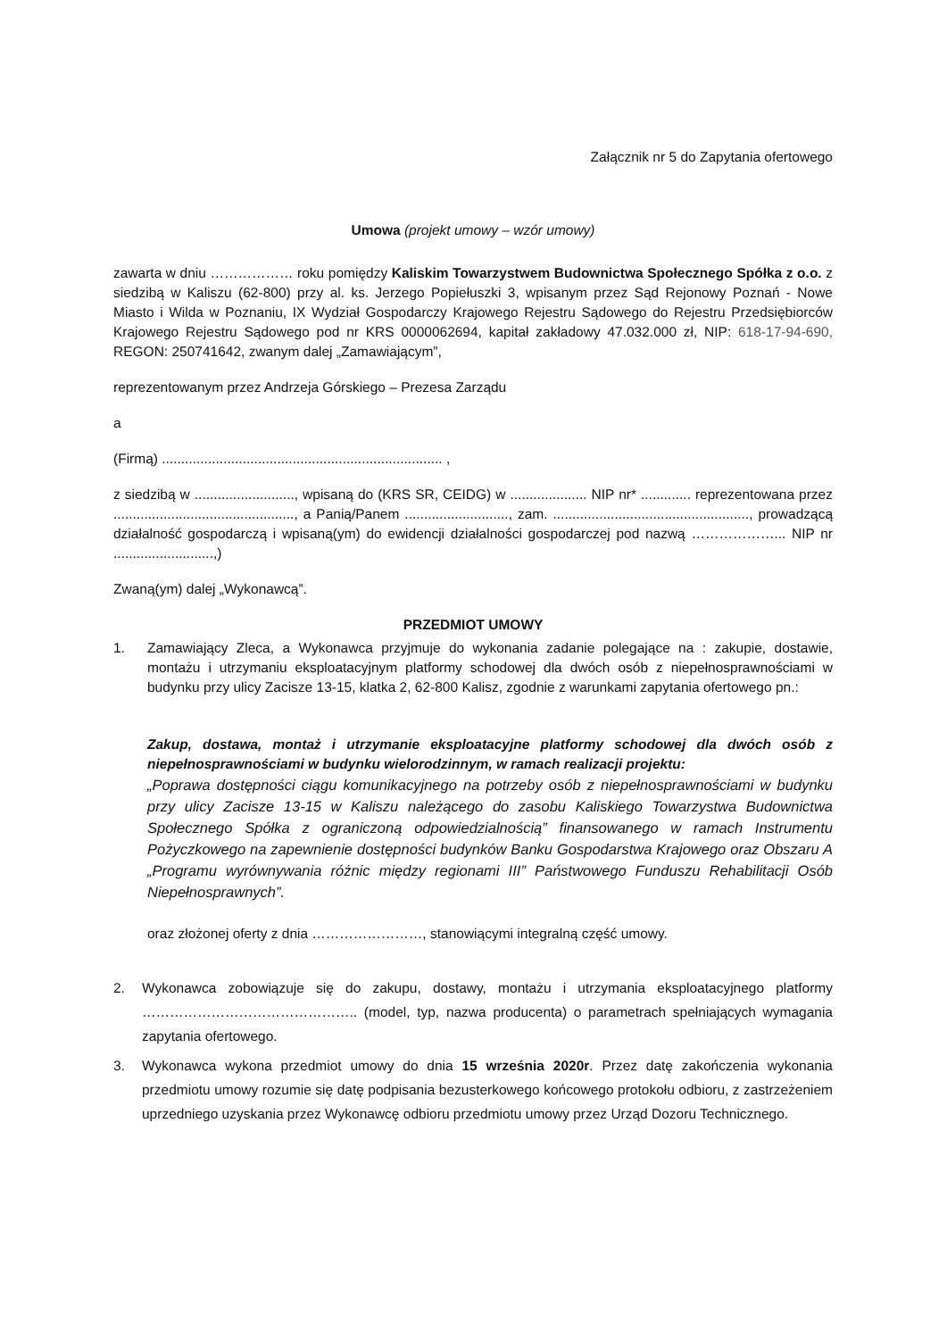Załącznik nr 5 do Zapytania ofertowego
Umowa (projekt umowy – wzór umowy)
zawarta w dniu ……………… roku pomiędzy Kaliskim Towarzystwem Budownictwa Społecznego Spółka z o.o. z siedzibą w Kaliszu (62-800) przy al. ks. Jerzego Popiełuszki 3, wpisanym przez Sąd Rejonowy Poznań - Nowe Miasto i Wilda w Poznaniu, IX Wydział Gospodarczy Krajowego Rejestru Sądowego do Rejestru Przedsiębiorców Krajowego Rejestru Sądowego pod nr KRS 0000062694, kapitał zakładowy 47.032.000 zł, NIP: 618-17-94-690, REGON: 250741642, zwanym dalej „Zamawiającym”,
reprezentowanym przez Andrzeja Górskiego – Prezesa Zarządu
a
(Firmą) ......................................................................... ,
z siedzibą w .........................., wpisaną do (KRS SR, CEIDG) w .................... NIP nr* ............. reprezentowana przez ..............................................., a Panią/Panem ..........................., zam. ..................................................., prowadzącą działalność gospodarczą i wpisaną(ym) do ewidencji działalności gospodarczej pod nazwą ………………... NIP nr ..........................,)
Zwaną(ym) dalej „Wykonawcą”.
PRZEDMIOT UMOWY
1. Zamawiający Zleca, a Wykonawca przyjmuje do wykonania zadanie polegające na : zakupie, dostawie, montażu i utrzymaniu eksploatacyjnym platformy schodowej dla dwóch osób z niepełnosprawnościami w budynku przy ulicy Zacisze 13-15, klatka 2, 62-800 Kalisz, zgodnie z warunkami zapytania ofertowego pn.:
Zakup, dostawa, montaż i utrzymanie eksploatacyjne platformy schodowej dla dwóch osób z niepełnosprawnościami w budynku wielorodzinnym, w ramach realizacji projektu:
„Poprawa dostępności ciągu komunikacyjnego na potrzeby osób z niepełnosprawnościami w budynku przy ulicy Zacisze 13-15 w Kaliszu należącego do zasobu Kaliskiego Towarzystwa Budownictwa Społecznego Spółka z ograniczoną odpowiedzialnością” finansowanego w ramach Instrumentu Pożyczkowego na zapewnienie dostępności budynków Banku Gospodarstwa Krajowego oraz Obszaru A „Programu wyrównywania różnic między regionami III” Państwowego Funduszu Rehabilitacji Osób Niepełnosprawnych”.
oraz złożonej oferty z dnia ……………………, stanowiącymi integralną część umowy.
2. Wykonawca zobowiązuje się do zakupu, dostawy, montażu i utrzymania eksploatacyjnego platformy ……………………………………….. (model, typ, nazwa producenta) o parametrach spełniających wymagania zapytania ofertowego.
3. Wykonawca wykona przedmiot umowy do dnia 15 września 2020r. Przez datę zakończenia wykonania przedmiotu umowy rozumie się datę podpisania bezusterkowego końcowego protokołu odbioru, z zastrzeżeniem uprzedniego uzyskania przez Wykonawcę odbioru przedmiotu umowy przez Urząd Dozoru Technicznego.